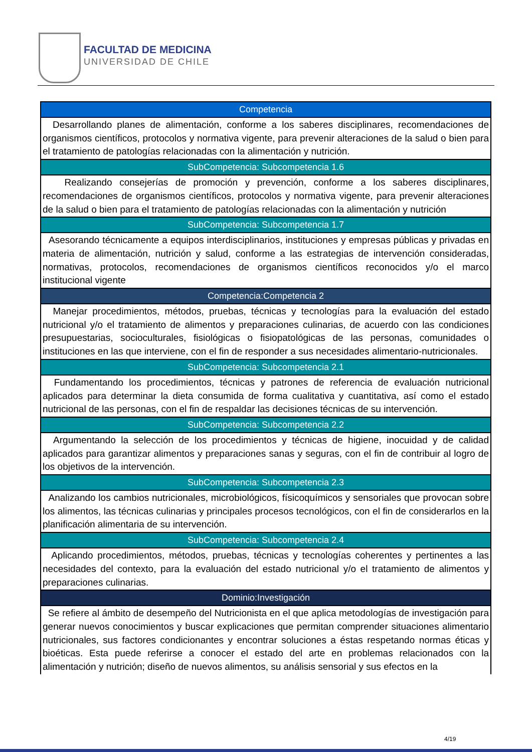FACULTAD DE MEDICINA
UNIVERSIDAD DE CHILE
| Competencia |
| --- |
| Desarrollando planes de alimentación, conforme a los saberes disciplinares, recomendaciones de organismos científicos, protocolos y normativa vigente, para prevenir alteraciones de la salud o bien para el tratamiento de patologías relacionadas con la alimentación y nutrición. |
| SubCompetencia: Subcompetencia 1.6 |
| Realizando consejerías de promoción y prevención, conforme a los saberes disciplinares, recomendaciones de organismos científicos, protocolos y normativa vigente, para prevenir alteraciones de la salud o bien para el tratamiento de patologías relacionadas con la alimentación y nutrición |
| SubCompetencia: Subcompetencia 1.7 |
| Asesorando técnicamente a equipos interdisciplinarios, instituciones y empresas públicas y privadas en materia de alimentación, nutrición y salud, conforme a las estrategias de intervención consideradas, normativas, protocolos, recomendaciones de organismos científicos reconocidos y/o el marco institucional vigente |
| Competencia:Competencia 2 |
| Manejar procedimientos, métodos, pruebas, técnicas y tecnologías para la evaluación del estado nutricional y/o el tratamiento de alimentos y preparaciones culinarias, de acuerdo con las condiciones presupuestarias, socioculturales, fisiológicas o fisiopatológicas de las personas, comunidades o instituciones en las que interviene, con el fin de responder a sus necesidades alimentario-nutricionales. |
| SubCompetencia: Subcompetencia 2.1 |
| Fundamentando los procedimientos, técnicas y patrones de referencia de evaluación nutricional aplicados para determinar la dieta consumida de forma cualitativa y cuantitativa, así como el estado nutricional de las personas, con el fin de respaldar las decisiones técnicas de su intervención. |
| SubCompetencia: Subcompetencia 2.2 |
| Argumentando la selección de los procedimientos y técnicas de higiene, inocuidad y de calidad aplicados para garantizar alimentos y preparaciones sanas y seguras, con el fin de contribuir al logro de los objetivos de la intervención. |
| SubCompetencia: Subcompetencia 2.3 |
| Analizando los cambios nutricionales, microbiológicos, físicoquímicos y sensoriales que provocan sobre los alimentos, las técnicas culinarias y principales procesos tecnológicos, con el fin de considerarlos en la planificación alimentaria de su intervención. |
| SubCompetencia: Subcompetencia 2.4 |
| Aplicando procedimientos, métodos, pruebas, técnicas y tecnologías coherentes y pertinentes a las necesidades del contexto, para la evaluación del estado nutricional y/o el tratamiento de alimentos y preparaciones culinarias. |
| Dominio:Investigación |
| Se refiere al ámbito de desempeño del Nutricionista en el que aplica metodologías de investigación para generar nuevos conocimientos y buscar explicaciones que permitan comprender situaciones alimentario nutricionales, sus factores condicionantes y encontrar soluciones a éstas respetando normas éticas y bioéticas. Esta puede referirse a conocer el estado del arte en problemas relacionados con la alimentación y nutrición; diseño de nuevos alimentos, su análisis sensorial y sus efectos en la |
4/19